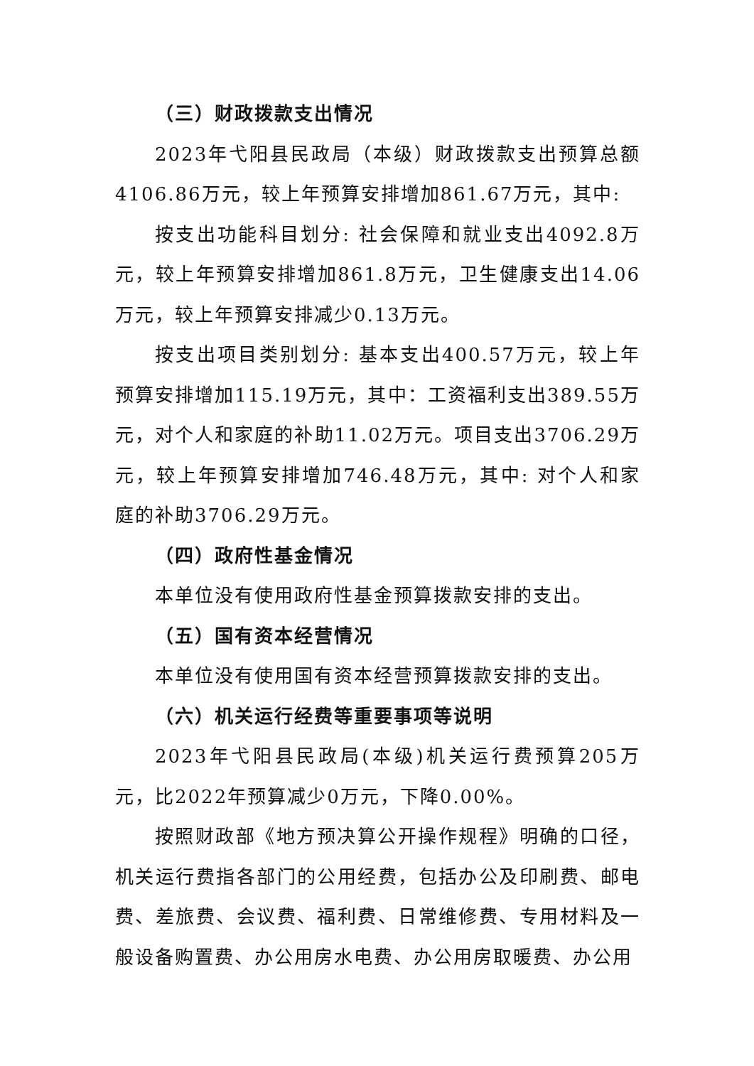（三）财政拨款支出情况
2023年弋阳县民政局（本级）财政拨款支出预算总额4106.86万元，较上年预算安排增加861.67万元，其中:
按支出功能科目划分: 社会保障和就业支出4092.8万元，较上年预算安排增加861.8万元，卫生健康支出14.06万元，较上年预算安排减少0.13万元。
按支出项目类别划分: 基本支出400.57万元，较上年预算安排增加115.19万元，其中：工资福利支出389.55万元，对个人和家庭的补助11.02万元。项目支出3706.29万元，较上年预算安排增加746.48万元，其中: 对个人和家庭的补助3706.29万元。
（四）政府性基金情况
本单位没有使用政府性基金预算拨款安排的支出。
（五）国有资本经营情况
本单位没有使用国有资本经营预算拨款安排的支出。
（六）机关运行经费等重要事项等说明
2023年弋阳县民政局(本级)机关运行费预算205万元，比2022年预算减少0万元，下降0.00%。
按照财政部《地方预决算公开操作规程》明确的口径，机关运行费指各部门的公用经费，包括办公及印刷费、邮电费、差旅费、会议费、福利费、日常维修费、专用材料及一般设备购置费、办公用房水电费、办公用房取暖费、办公用